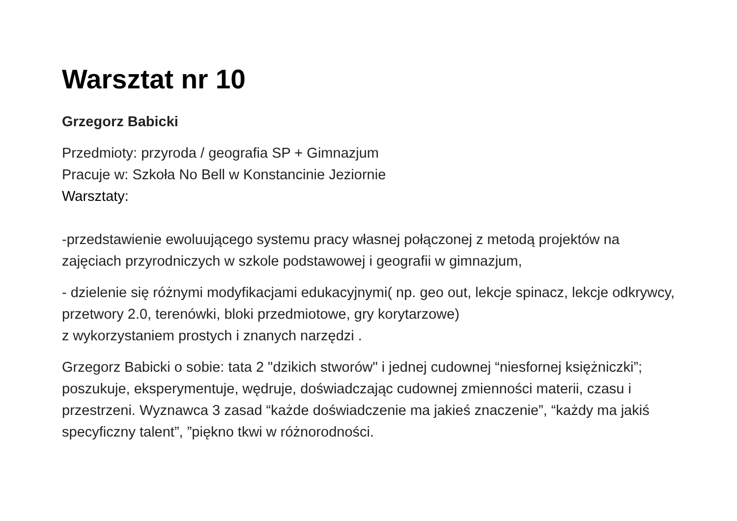Warsztat nr 10
Grzegorz Babicki
Przedmioty: przyroda / geografia SP + Gimnazjum
Pracuje w: Szkoła No Bell w Konstancinie Jeziornie
Warsztaty:
-przedstawienie ewoluującego systemu pracy własnej połączonej z metodą projektów na zajęciach przyrodniczych w szkole podstawowej i geografii w gimnazjum,
- dzielenie się różnymi modyfikacjami edukacyjnymi( np. geo out, lekcje spinacz, lekcje odkrywcy, przetwory 2.0, terenówki, bloki przedmiotowe, gry korytarzowe)
z wykorzystaniem prostych i znanych narzędzi .
Grzegorz Babicki o sobie: tata 2 "dzikich stworów" i jednej cudownej “niesfornej księżniczki”; poszukuje, eksperymentuje, wędruje, doświadczając cudownej zmienności materii, czasu i przestrzeni. Wyznawca 3 zasad “każde doświadczenie ma jakieś znaczenie”, “każdy ma jakiś specyficzny talent”, ”piękno tkwi w różnorodności.